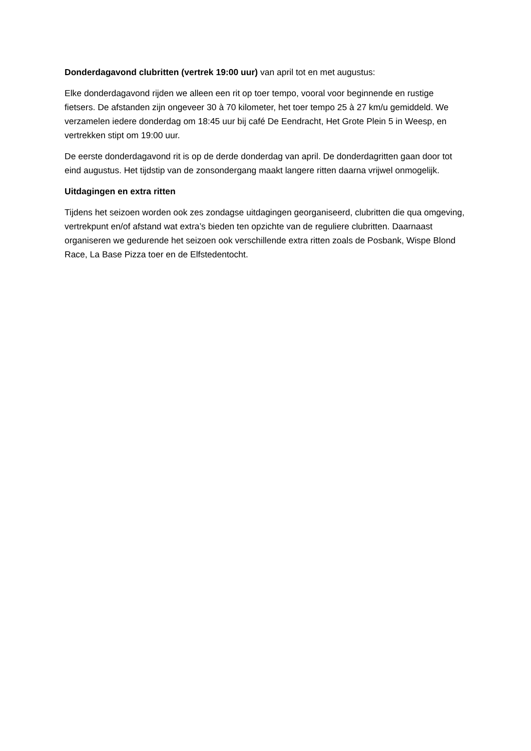Donderdagavond clubritten (vertrek 19:00 uur) van april tot en met augustus:
Elke donderdagavond rijden we alleen een rit op toer tempo, vooral voor beginnende en rustige fietsers. De afstanden zijn ongeveer 30 à 70 kilometer, het toer tempo 25 à 27 km/u gemiddeld. We verzamelen iedere donderdag om 18:45 uur bij café De Eendracht, Het Grote Plein 5 in Weesp, en vertrekken stipt om 19:00 uur.
De eerste donderdagavond rit is op de derde donderdag van april. De donderdagritten gaan door tot eind augustus. Het tijdstip van de zonsondergang maakt langere ritten daarna vrijwel onmogelijk.
Uitdagingen en extra ritten
Tijdens het seizoen worden ook zes zondagse uitdagingen georganiseerd, clubritten die qua omgeving, vertrekpunt en/of afstand wat extra’s bieden ten opzichte van de reguliere clubritten. Daarnaast organiseren we gedurende het seizoen ook verschillende extra ritten zoals de Posbank, Wispe Blond Race, La Base Pizza toer en de Elfstedentocht.